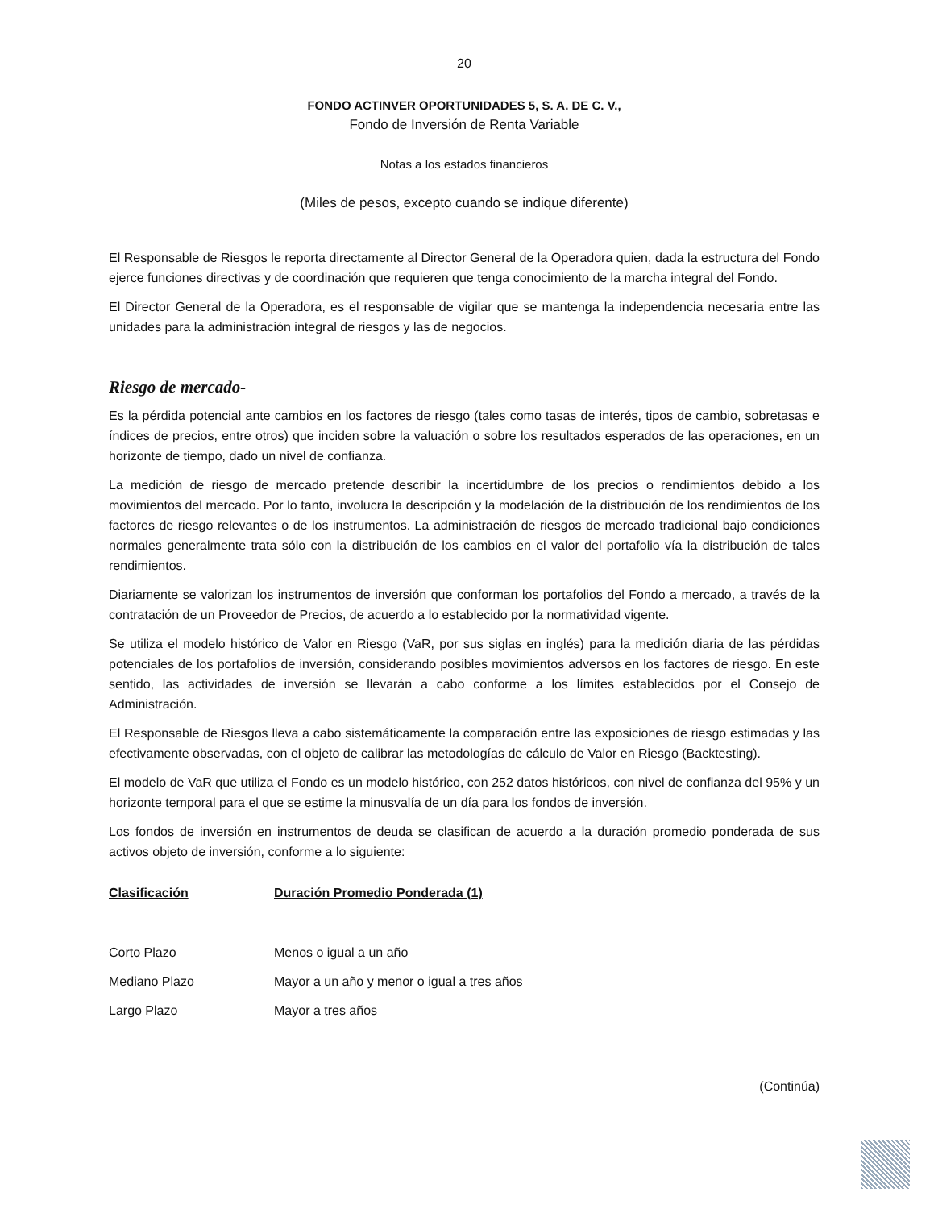20
FONDO ACTINVER OPORTUNIDADES 5, S. A. DE C. V.,
Fondo de Inversión de Renta Variable
Notas a los estados financieros
(Miles de pesos, excepto cuando se indique diferente)
El Responsable de Riesgos le reporta directamente al Director General de la Operadora quien, dada la estructura del Fondo ejerce funciones directivas y de coordinación que requieren que tenga conocimiento de la marcha integral del Fondo.
El Director General de la Operadora, es el responsable de vigilar que se mantenga la independencia necesaria entre las unidades para la administración integral de riesgos y las de negocios.
Riesgo de mercado-
Es la pérdida potencial ante cambios en los factores de riesgo (tales como tasas de interés, tipos de cambio, sobretasas e índices de precios, entre otros) que inciden sobre la valuación o sobre los resultados esperados de las operaciones, en un horizonte de tiempo, dado un nivel de confianza.
La medición de riesgo de mercado pretende describir la incertidumbre de los precios o rendimientos debido a los movimientos del mercado. Por lo tanto, involucra la descripción y la modelación de la distribución de los rendimientos de los factores de riesgo relevantes o de los instrumentos. La administración de riesgos de mercado tradicional bajo condiciones normales generalmente trata sólo con la distribución de los cambios en el valor del portafolio vía la distribución de tales rendimientos.
Diariamente se valorizan los instrumentos de inversión que conforman los portafolios del Fondo a mercado, a través de la contratación de un Proveedor de Precios, de acuerdo a lo establecido por la normatividad vigente.
Se utiliza el modelo histórico de Valor en Riesgo (VaR, por sus siglas en inglés) para la medición diaria de las pérdidas potenciales de los portafolios de inversión, considerando posibles movimientos adversos en los factores de riesgo. En este sentido, las actividades de inversión se llevarán a cabo conforme a los límites establecidos por el Consejo de Administración.
El Responsable de Riesgos lleva a cabo sistemáticamente la comparación entre las exposiciones de riesgo estimadas y las efectivamente observadas, con el objeto de calibrar las metodologías de cálculo de Valor en Riesgo (Backtesting).
El modelo de VaR que utiliza el Fondo es un modelo histórico, con 252 datos históricos, con nivel de confianza del 95% y un horizonte temporal para el que se estime la minusvalía de un día para los fondos de inversión.
Los fondos de inversión en instrumentos de deuda se clasifican de acuerdo a la duración promedio ponderada de sus activos objeto de inversión, conforme a lo siguiente:
| Clasificación | Duración Promedio Ponderada (1) |
| --- | --- |
| Corto Plazo | Menos o igual a un año |
| Mediano Plazo | Mayor a un año y menor o igual a tres años |
| Largo Plazo | Mayor a tres años |
(Continúa)